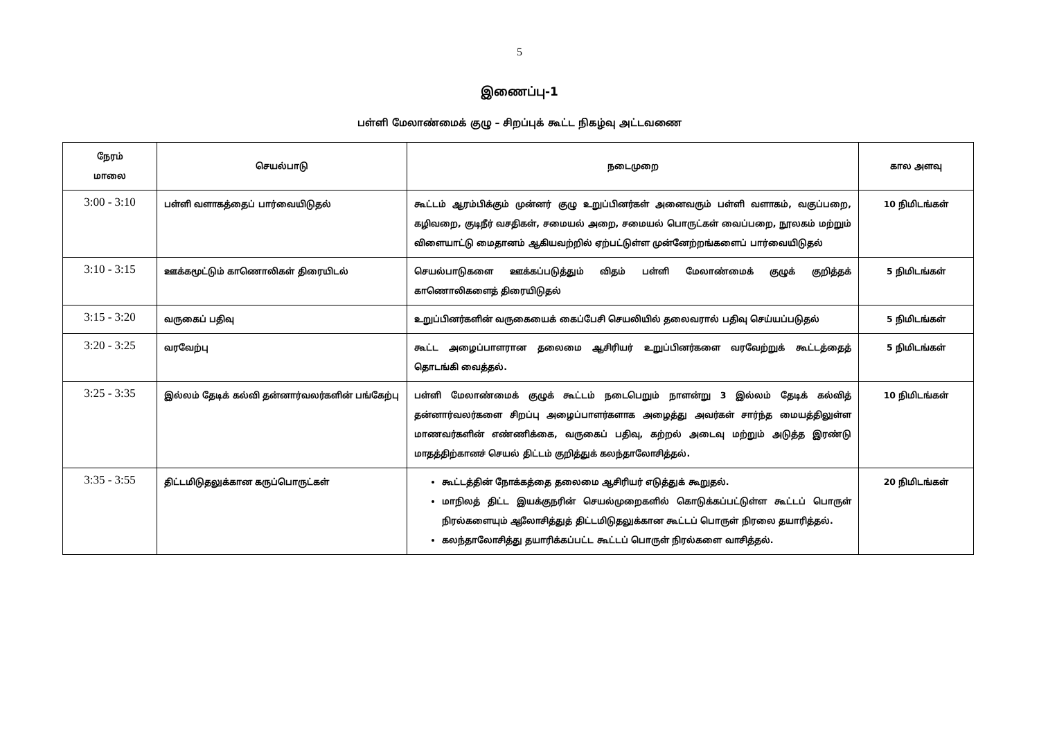5
இணைப்பு-1
பள்ளி மேலாண்மைக் குழு – சிறப்புக் கூட்ட நிகழ்வு அட்டவணை
| நேரம் மாலை | செயல்பாடு | நடைமுறை | கால அளவு |
| --- | --- | --- | --- |
| 3:00 - 3:10 | பள்ளி வளாகத்தைப் பார்வையிடுதல் | கூட்டம் ஆரம்பிக்கும் முன்னர் குழு உறுப்பினர்கள் அனைவரும் பள்ளி வளாகம், வகுப்பறை, கழிவறை, குடிநீர் வசதிகள், சமையல் அறை, சமையல் பொருட்கள் வைப்பறை, நூலகம் மற்றும் விளையாட்டு மைதானம் ஆகியவற்றில் ஏற்பட்டுள்ள முன்னேற்றங்களைப் பார்வையிடுதல் | 10 நிமிடங்கள் |
| 3:10 - 3:15 | ஊக்கமூட்டும் காணொலிகள் திரையிடல் | செயல்பாடுகளை ஊக்கப்படுத்தும் விதம் பள்ளி மேலாண்மைக் குழுக் குறித்தக் காணொலிகளைத் திரையிடுதல் | 5 நிமிடங்கள் |
| 3:15 - 3:20 | வருகைப் பதிவு | உறுப்பினர்களின் வருகையைக் கைப்பேசி செயலியில் தலைவரால் பதிவு செய்யப்படுதல் | 5 நிமிடங்கள் |
| 3:20 - 3:25 | வரவேற்பு | கூட்ட அழைப்பாளரான தலைமை ஆசிரியர் உறுப்பினர்களை வரவேற்றுக் கூட்டத்தைத் தொடங்கி வைத்தல். | 5 நிமிடங்கள் |
| 3:25 - 3:35 | இல்லம் தேடிக் கல்வி தன்னார்வலர்களின் பங்கேற்பு | பள்ளி மேலாண்மைக் குழுக் கூட்டம் நடைபெறும் நாளன்று 3 இல்லம் தேடிக் கல்வித் தன்னார்வலர்களை சிறப்பு அழைப்பாளர்களாக அழைத்து அவர்கள் சார்ந்த மையத்திலுள்ள மாணவர்களின் எண்ணிக்கை, வருகைப் பதிவு, கற்றல் அடைவு மற்றும் அடுத்த இரண்டு மாதத்திற்கானச் செயல் திட்டம் குறித்துக் கலந்தாலோசித்தல். | 10 நிமிடங்கள் |
| 3:35 - 3:55 | திட்டமிடுதலுக்கான கருப்பொருட்கள் | கூட்டத்தின் நோக்கத்தை தலைமை ஆசிரியர் எடுத்துக் கூறுதல். மாநிலத் திட்ட இயக்குநரின் செயல்முறைகளில் கொடுக்கப்பட்டுள்ள கூட்டப் பொருள் நிரல்களையும் ஆலோசித்துத் திட்டமிடுதலுக்கான கூட்டப் பொருள் நிரலை தயாரித்தல். கலந்தாலோசித்து தயாரிக்கப்பட்ட கூட்டப் பொருள் நிரல்களை வாசித்தல். | 20 நிமிடங்கள் |